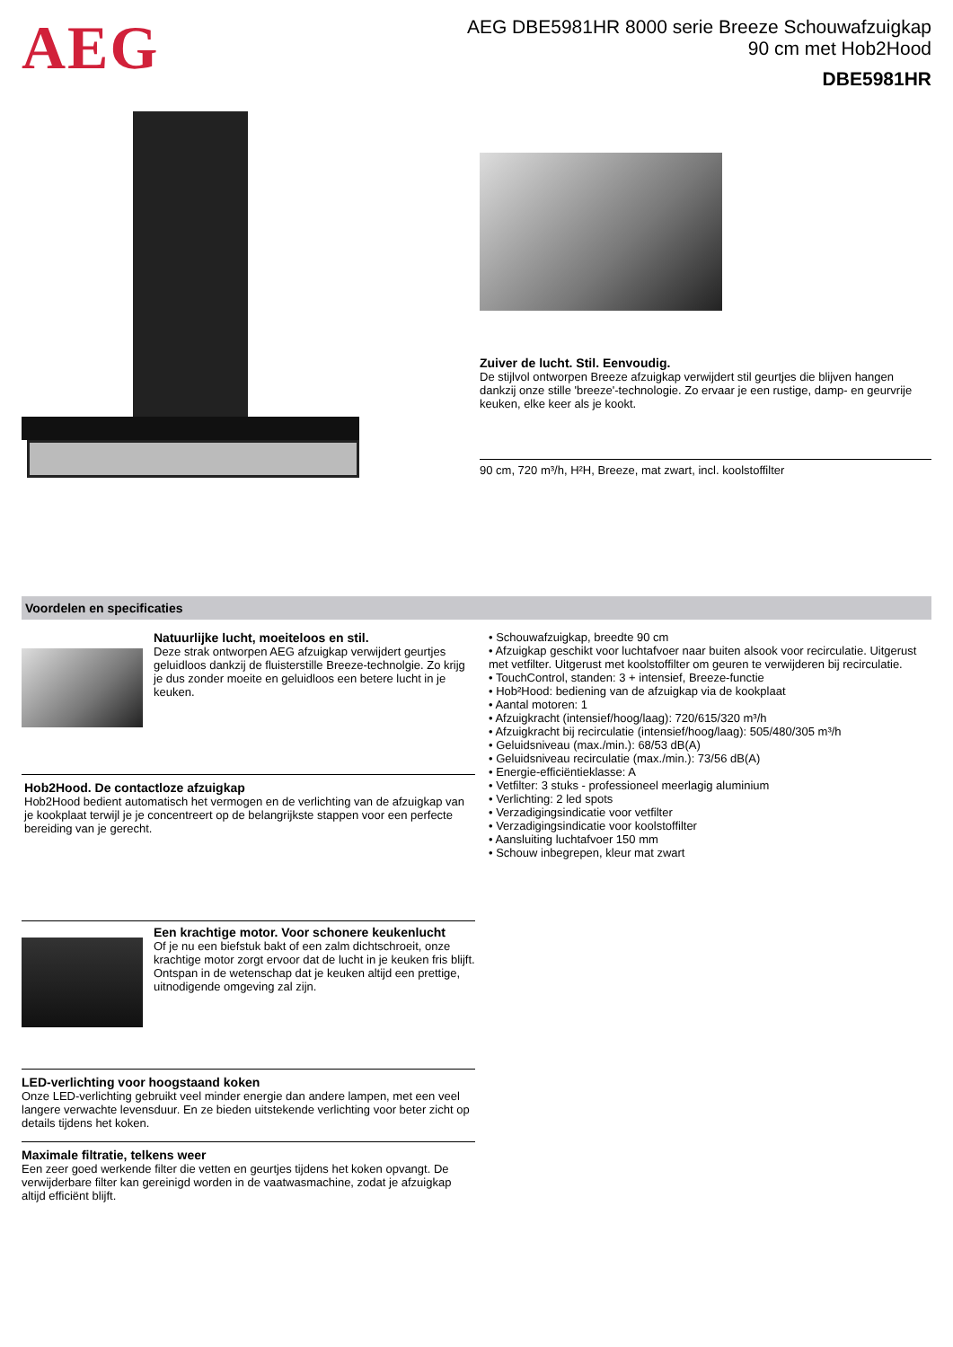AEG
AEG DBE5981HR 8000 serie Breeze Schouwafzuigkap
90 cm met Hob2Hood
DBE5981HR
Zuiver de lucht. Stil. Eenvoudig.
De stijlvol ontworpen Breeze afzuigkap verwijdert stil geurtjes die blijven hangen dankzij onze stille 'breeze'-technologie. Zo ervaar je een rustige, damp- en geurvrije keuken, elke keer als je kookt.
90 cm, 720 m³/h, H²H, Breeze, mat zwart, incl. koolstoffilter
Voordelen en specificaties
Natuurlijke lucht, moeiteloos en stil.
Deze strak ontworpen AEG afzuigkap verwijdert geurtjes geluidloos dankzij de fluisterstille Breeze-technolgie. Zo krijg je dus zonder moeite en geluidloos een betere lucht in je keuken.
Hob2Hood. De contactloze afzuigkap
Hob2Hood bedient automatisch het vermogen en de verlichting van de afzuigkap van je kookplaat terwijl je je concentreert op de belangrijkste stappen voor een perfecte bereiding van je gerecht.
Een krachtige motor. Voor schonere keukenlucht
Of je nu een biefstuk bakt of een zalm dichtschroeit, onze krachtige motor zorgt ervoor dat de lucht in je keuken fris blijft. Ontspan in de wetenschap dat je keuken altijd een prettige, uitnodigende omgeving zal zijn.
LED-verlichting voor hoogstaand koken
Onze LED-verlichting gebruikt veel minder energie dan andere lampen, met een veel langere verwachte levensduur. En ze bieden uitstekende verlichting voor beter zicht op details tijdens het koken.
Maximale filtratie, telkens weer
Een zeer goed werkende filter die vetten en geurtjes tijdens het koken opvangt. De verwijderbare filter kan gereinigd worden in de vaatwasmachine, zodat je afzuigkap altijd efficiënt blijft.
• Schouwafzuigkap, breedte 90 cm
• Afzuigkap geschikt voor luchtafvoer naar buiten alsook voor recirculatie. Uitgerust met vetfilter. Uitgerust met koolstoffilter om geuren te verwijderen bij recirculatie.
• TouchControl, standen: 3 + intensief, Breeze-functie
• Hob²Hood: bediening van de afzuigkap via de kookplaat
• Aantal motoren: 1
• Afzuigkracht (intensief/hoog/laag): 720/615/320 m³/h
• Afzuigkracht bij recirculatie (intensief/hoog/laag): 505/480/305 m³/h
• Geluidsniveau (max./min.): 68/53 dB(A)
• Geluidsniveau recirculatie (max./min.): 73/56 dB(A)
• Energie-efficiëntieklasse: A
• Vetfilter: 3 stuks - professioneel meerlagig aluminium
• Verlichting: 2 led spots
• Verzadigingsindicatie voor vetfilter
• Verzadigingsindicatie voor koolstoffilter
• Aansluiting luchtafvoer 150 mm
• Schouw inbegrepen, kleur mat zwart